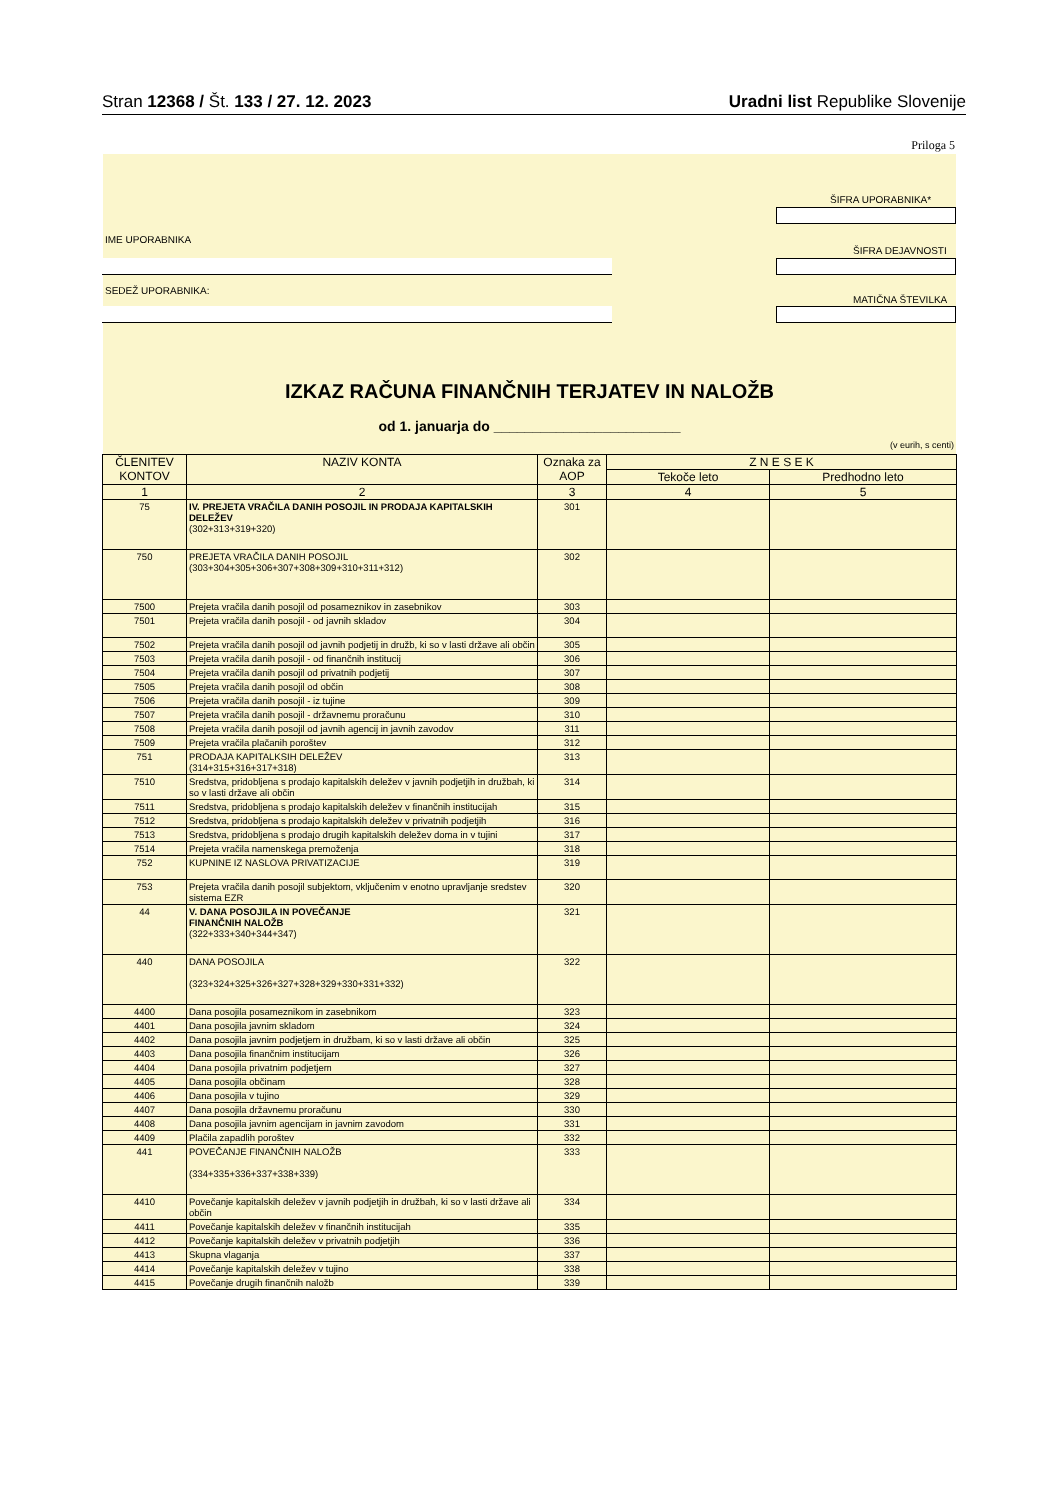Stran 12368 / Št. 133 / 27. 12. 2023 Uradni list Republike Slovenije
Priloga 5
ŠIFRA UPORABNIKA*
IME UPORABNIKA
ŠIFRA DEJAVNOSTI
SEDEŽ UPORABNIKA:
MATIČNA ŠTEVILKA
IZKAZ RAČUNA FINANČNIH TERJATEV IN NALOŽB
od 1. januarja do ________________________
(v eurih, s centi)
| ČLENITEV KONTOV | NAZIV KONTA | Oznaka za AOP | Z N E S E K | |
| --- | --- | --- | --- | --- |
| | | | Tekoče leto | Predhodno leto |
| 1 | 2 | 3 | 4 | 5 |
| 75 | IV. PREJETA VRAČILA DANIH POSOJIL IN PRODAJA KAPITALSKIH DELEŽEV (302+313+319+320) | 301 | | |
| 750 | PREJETA VRAČILA DANIH POSOJIL (303+304+305+306+307+308+309+310+311+312) | 302 | | |
| 7500 | Prejeta vračila danih posojil od posameznikov in zasebnikov | 303 | | |
| 7501 | Prejeta vračila danih posojil - od javnih skladov | 304 | | |
| 7502 | Prejeta vračila danih posojil od javnih podjetij in družb, ki so v lasti države ali občin | 305 | | |
| 7503 | Prejeta vračila danih posojil - od finančnih institucij | 306 | | |
| 7504 | Prejeta vračila danih posojil od privatnih podjetij | 307 | | |
| 7505 | Prejeta vračila danih posojil od občin | 308 | | |
| 7506 | Prejeta vračila danih posojil - iz tujine | 309 | | |
| 7507 | Prejeta vračila danih posojil - državnemu proračunu | 310 | | |
| 7508 | Prejeta vračila danih posojil od javnih agencij in javnih zavodov | 311 | | |
| 7509 | Prejeta vračila plačanih poroštev | 312 | | |
| 751 | PRODAJA KAPITALKSIH DELEŽEV (314+315+316+317+318) | 313 | | |
| 7510 | Sredstva, pridobljena s prodajo kapitalskih deležev v javnih podjetjih in družbah, ki so v lasti države ali občin | 314 | | |
| 7511 | Sredstva, pridobljena s prodajo kapitalskih deležev v finančnih institucijah | 315 | | |
| 7512 | Sredstva, pridobljena s prodajo kapitalskih deležev v privatnih podjetjih | 316 | | |
| 7513 | Sredstva, pridobljena s prodajo drugih kapitalskih deležev doma in v tujini | 317 | | |
| 7514 | Prejeta vračila namenskega premoženja | 318 | | |
| 752 | KUPNINE IZ NASLOVA PRIVATIZACIJE | 319 | | |
| 753 | Prejeta vračila danih posojil subjektom, vključenim v enotno upravljanje sredstev sistema EZR | 320 | | |
| 44 | V. DANA POSOJILA IN POVEČANJE FINANČNIH NALOŽB (322+333+340+344+347) | 321 | | |
| 440 | DANA POSOJILA (323+324+325+326+327+328+329+330+331+332) | 322 | | |
| 4400 | Dana posojila posameznikom in zasebnikom | 323 | | |
| 4401 | Dana posojila javnim skladom | 324 | | |
| 4402 | Dana posojila javnim podjetjem in družbam, ki so v lasti države ali občin | 325 | | |
| 4403 | Dana posojila finančnim institucijam | 326 | | |
| 4404 | Dana posojila privatnim podjetjem | 327 | | |
| 4405 | Dana posojila občinam | 328 | | |
| 4406 | Dana posojila v tujino | 329 | | |
| 4407 | Dana posojila državnemu proračunu | 330 | | |
| 4408 | Dana posojila javnim agencijam in javnim zavodom | 331 | | |
| 4409 | Plačila zapadlih poroštev | 332 | | |
| 441 | POVEČANJE FINANČNIH NALOŽB (334+335+336+337+338+339) | 333 | | |
| 4410 | Povečanje kapitalskih deležev v javnih podjetjih in družbah, ki so v lasti države ali občin | 334 | | |
| 4411 | Povečanje kapitalskih deležev v finančnih institucijah | 335 | | |
| 4412 | Povečanje kapitalskih deležev v privatnih podjetjih | 336 | | |
| 4413 | Skupna vlaganja | 337 | | |
| 4414 | Povečanje kapitalskih deležev v tujino | 338 | | |
| 4415 | Povečanje drugih finančnih naložb | 339 | | |